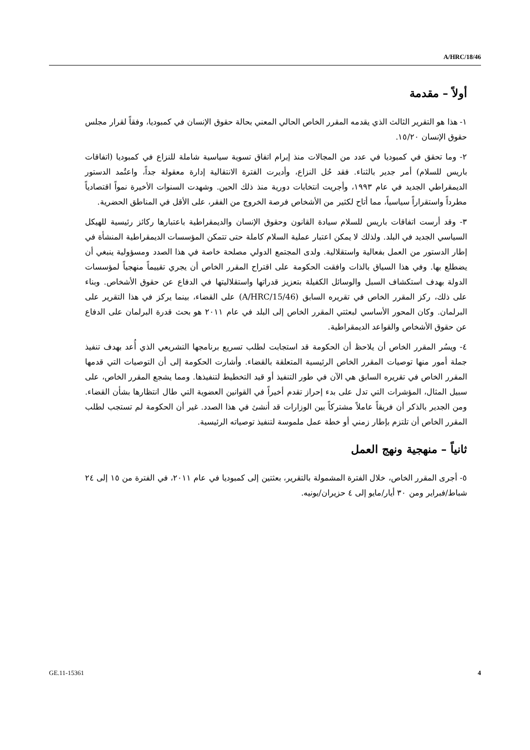A/HRC/18/46
أولاً – مقدمة
١- هذا هو التقرير الثالث الذي يقدمه المقرر الخاص الحالي المعني بحالة حقوق الإنسان في كمبوديا، وفقاً لقرار مجلس حقوق الإنسان ١٥/٢٠.
٢- وما تحقق في كمبوديا في عدد من المجالات منذ إبرام اتفاق تسوية سياسية شاملة للنزاع في كمبوديا (اتفاقات باريس للسلام) أمر جدير بالثناء. فقد حُل النزاع، وأديرت الفترة الانتقالية إدارة معقولة جداً، واعتُمد الدستور الديمقراطي الجديد في عام ١٩٩٣، وأجريت انتخابات دورية منذ ذلك الحين. وشهدت السنوات الأخيرة نمواً اقتصادياً مطرداً واستقراراً سياسياً، مما أتاح لكثير من الأشخاص فرصة الخروج من الفقر، على الأقل في المناطق الحضرية.
٣- وقد أرست اتفاقات باريس للسلام سيادة القانون وحقوق الإنسان والديمقراطية باعتبارها ركائز رئيسية للهيكل السياسي الجديد في البلد. ولذلك لا يمكن اعتبار عملية السلام كاملة حتى تتمكن المؤسسات الديمقراطية المنشأة في إطار الدستور من العمل بفعالية واستقلالية. ولدى المجتمع الدولي مصلحة خاصة في هذا الصدد ومسؤولية ينبغي أن يضطلع بها. وفي هذا السياق بالذات وافقت الحكومة على اقتراح المقرر الخاص أن يجري تقييماً منهجياً لمؤسسات الدولة بهدف استكشاف السبل والوسائل الكفيلة بتعزيز قدراتها واستقلاليتها في الدفاع عن حقوق الأشخاص. وبناء على ذلك، ركز المقرر الخاص في تقريره السابق (A/HRC/15/46) على القضاء، بينما يركز في هذا التقرير على البرلمان. وكان المحور الأساسي لبعثتي المقرر الخاص إلى البلد في عام ٢٠١١ هو بحث قدرة البرلمان على الدفاع عن حقوق الأشخاص والقواعد الديمقراطية.
٤- ويسُر المقرر الخاص أن يلاحظ أن الحكومة قد استجابت لطلب تسريع برنامجها التشريعي الذي أُعد بهدف تنفيذ جملة أمور منها توصيات المقرر الخاص الرئيسية المتعلقة بالقضاء. وأشارت الحكومة إلى أن التوصيات التي قدمها المقرر الخاص في تقريره السابق هي الآن في طور التنفيذ أو قيد التخطيط لتنفيذها. ومما يشجع المقرر الخاص، على سبيل المثال، المؤشرات التي تدل على بدء إحراز تقدم أخيراً في القوانين العضوية التي طال انتظارها بشأن القضاء. ومن الجدير بالذكر أن فريقاً عاملاً مشتركاً بين الوزارات قد أنشئ في هذا الصدد. غير أن الحكومة لم تستجب لطلب المقرر الخاص أن تلتزم بإطار زمني أو خطة عمل ملموسة لتنفيذ توصياته الرئيسية.
ثانياً – منهجية ونهج العمل
٥- أجرى المقرر الخاص، خلال الفترة المشمولة بالتقرير، بعثتين إلى كمبوديا في عام ٢٠١١، في الفترة من ١٥ إلى ٢٤ شباط/فبراير ومن ٣٠ أيار/مايو إلى ٤ حزيران/يونيه.
GE.11-15361 4